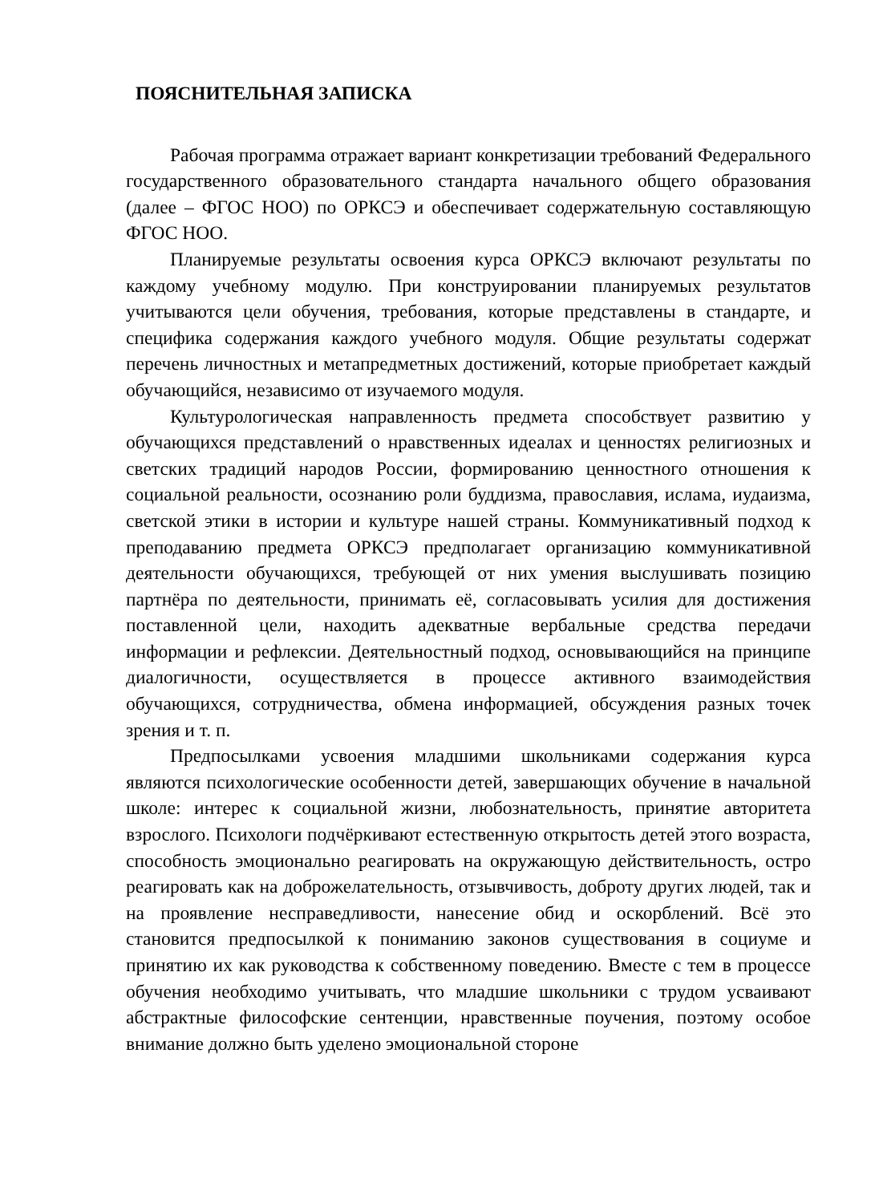ПОЯСНИТЕЛЬНАЯ ЗАПИСКА
Рабочая программа отражает вариант конкретизации требований Федерального государственного образовательного стандарта начального общего образования (далее – ФГОС НОО) по ОРКСЭ и обеспечивает содержательную составляющую ФГОС НОО.
Планируемые результаты освоения курса ОРКСЭ включают результаты по каждому учебному модулю. При конструировании планируемых результатов учитываются цели обучения, требования, которые представлены в стандарте, и специфика содержания каждого учебного модуля. Общие результаты содержат перечень личностных и метапредметных достижений, которые приобретает каждый обучающийся, независимо от изучаемого модуля.
Культурологическая направленность предмета способствует развитию у обучающихся представлений о нравственных идеалах и ценностях религиозных и светских традиций народов России, формированию ценностного отношения к социальной реальности, осознанию роли буддизма, православия, ислама, иудаизма, светской этики в истории и культуре нашей страны. Коммуникативный подход к преподаванию предмета ОРКСЭ предполагает организацию коммуникативной деятельности обучающихся, требующей от них умения выслушивать позицию партнёра по деятельности, принимать её, согласовывать усилия для достижения поставленной цели, находить адекватные вербальные средства передачи информации и рефлексии. Деятельностный подход, основывающийся на принципе диалогичности, осуществляется в процессе активного взаимодействия обучающихся, сотрудничества, обмена информацией, обсуждения разных точек зрения и т. п.
Предпосылками усвоения младшими школьниками содержания курса являются психологические особенности детей, завершающих обучение в начальной школе: интерес к социальной жизни, любознательность, принятие авторитета взрослого. Психологи подчёркивают естественную открытость детей этого возраста, способность эмоционально реагировать на окружающую действительность, остро реагировать как на доброжелательность, отзывчивость, доброту других людей, так и на проявление несправедливости, нанесение обид и оскорблений. Всё это становится предпосылкой к пониманию законов существования в социуме и принятию их как руководства к собственному поведению. Вместе с тем в процессе обучения необходимо учитывать, что младшие школьники с трудом усваивают абстрактные философские сентенции, нравственные поучения, поэтому особое внимание должно быть уделено эмоциональной стороне